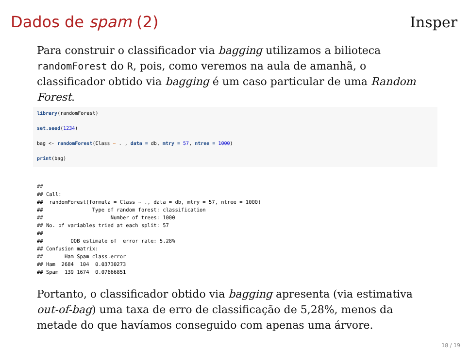Dados de spam (2) Insper
Para construir o classificador via bagging utilizamos a bilioteca randomForest do R, pois, como veremos na aula de amanhã, o classificador obtido via bagging é um caso particular de uma Random Forest.
library(randomForest)
set.seed(1234)
bag <- randomForest(Class ~ . , data = db, mtry = 57, ntree = 1000)
print(bag)
##
## Call:
##  randomForest(formula = Class ~ ., data = db, mtry = 57, ntree = 1000)
##                Type of random forest: classification
##                      Number of trees: 1000
## No. of variables tried at each split: 57
##
##         OOB estimate of  error rate: 5.28%
## Confusion matrix:
##       Ham Spam class.error
## Ham  2684  104  0.03730273
## Spam  139 1674  0.07666851
Portanto, o classificador obtido via bagging apresenta (via estimativa out-of-bag) uma taxa de erro de classificação de 5,28%, menos da metade do que havíamos conseguido com apenas uma árvore.
18 / 19